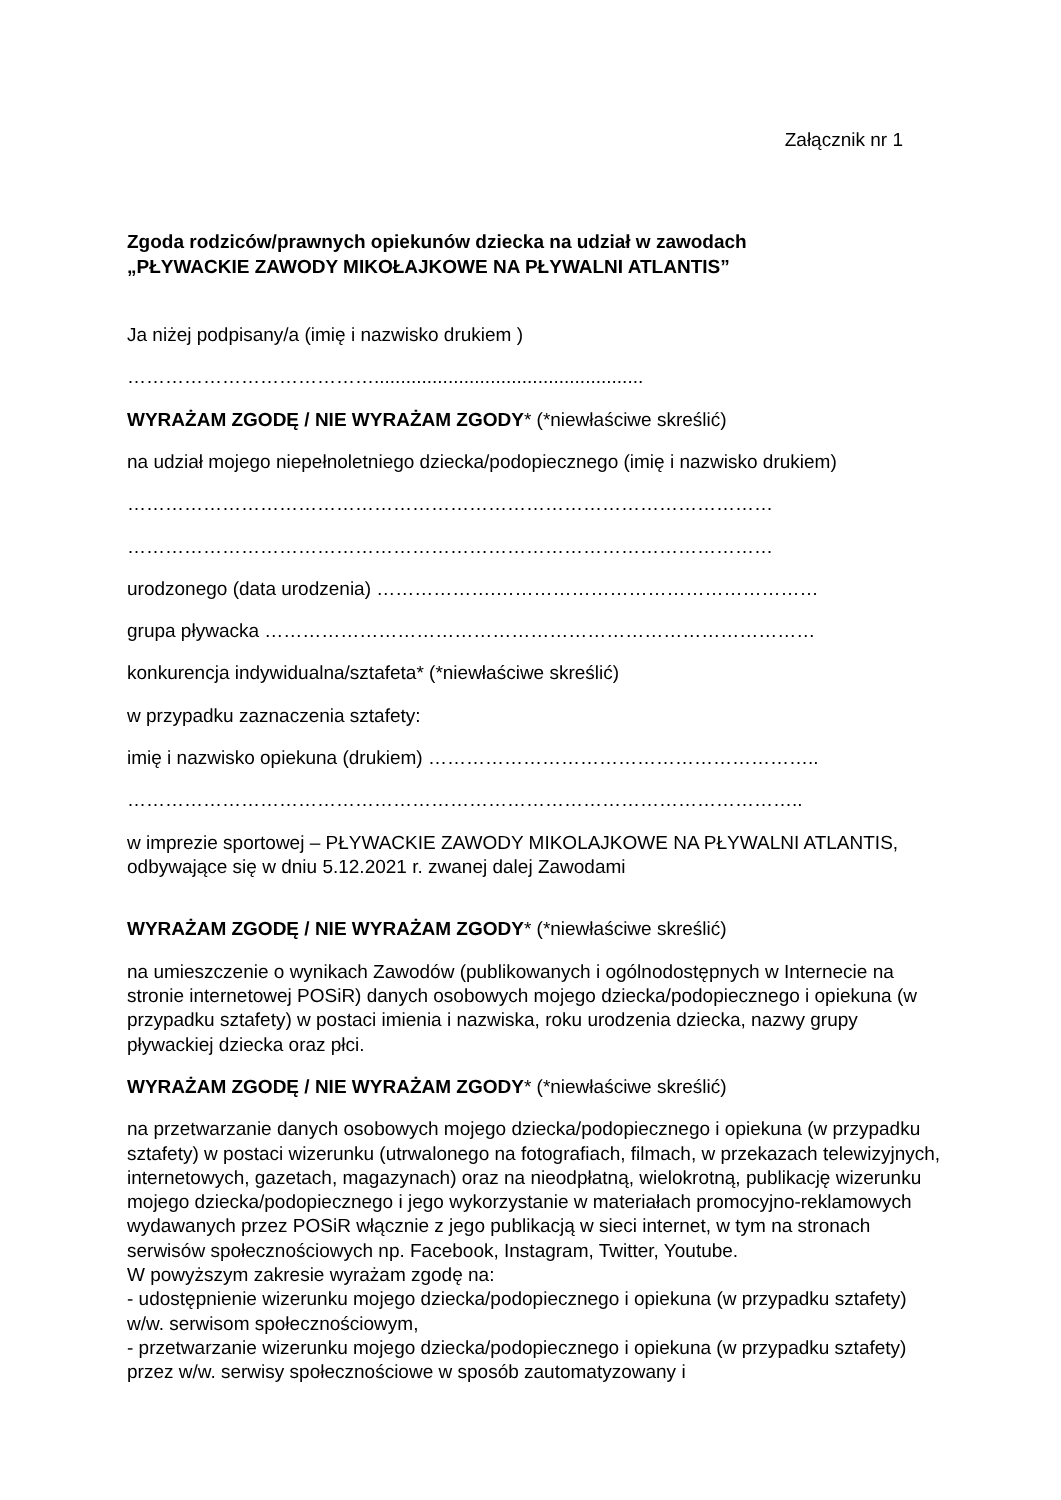Załącznik nr 1
Zgoda rodziców/prawnych opiekunów dziecka na udział w zawodach
„PŁYWACKIE ZAWODY MIKOŁAJKOWE NA PŁYWALNI ATLANTIS”
Ja niżej podpisany/a (imię i nazwisko drukiem )
…………………………………...................................................
WYRAŻAM ZGODĘ / NIE WYRAŻAM ZGODY* (*niewłaściwe skreślić)
na udział mojego niepełnoletniego dziecka/podopiecznego (imię i nazwisko drukiem)
…………………………………………………………………………………………
…………………………………………………………………………………………
urodzonego (data urodzenia) ……………….……………………………………………
grupa pływacka ……………………………………………………………………………
konkurencja indywidualna/sztafeta* (*niewłaściwe skreślić)
w przypadku zaznaczenia sztafety:
imię i nazwisko opiekuna (drukiem) ……………………………………………………..
……………………………………………………………………………………………..
w imprezie sportowej – PŁYWACKIE ZAWODY MIKOLAJKOWE NA PŁYWALNI ATLANTIS, odbywające się w dniu 5.12.2021 r. zwanej dalej Zawodami
WYRAŻAM ZGODĘ / NIE WYRAŻAM ZGODY* (*niewłaściwe skreślić)
na umieszczenie o wynikach Zawodów (publikowanych i ogólnodostępnych w Internecie na stronie internetowej POSiR) danych osobowych mojego dziecka/podopiecznego i opiekuna (w przypadku sztafety) w postaci imienia i nazwiska, roku urodzenia dziecka, nazwy grupy pływackiej dziecka oraz płci.
WYRAŻAM ZGODĘ / NIE WYRAŻAM ZGODY* (*niewłaściwe skreślić)
na przetwarzanie danych osobowych mojego dziecka/podopiecznego i opiekuna (w przypadku sztafety) w postaci wizerunku (utrwalonego na fotografiach, filmach, w przekazach telewizyjnych, internetowych, gazetach, magazynach) oraz na nieodpłatną, wielokrotną, publikację wizerunku mojego dziecka/podopiecznego i jego wykorzystanie w materiałach promocyjno-reklamowych wydawanych przez POSiR włącznie z jego publikacją w sieci internet, w tym na stronach serwisów społecznościowych np. Facebook, Instagram, Twitter, Youtube.
W powyższym zakresie wyrażam zgodę na:
- udostępnienie wizerunku mojego dziecka/podopiecznego i opiekuna (w przypadku sztafety) w/w. serwisom społecznościowym,
- przetwarzanie wizerunku mojego dziecka/podopiecznego i opiekuna (w przypadku sztafety) przez w/w. serwisy społecznościowe w sposób zautomatyzowany i